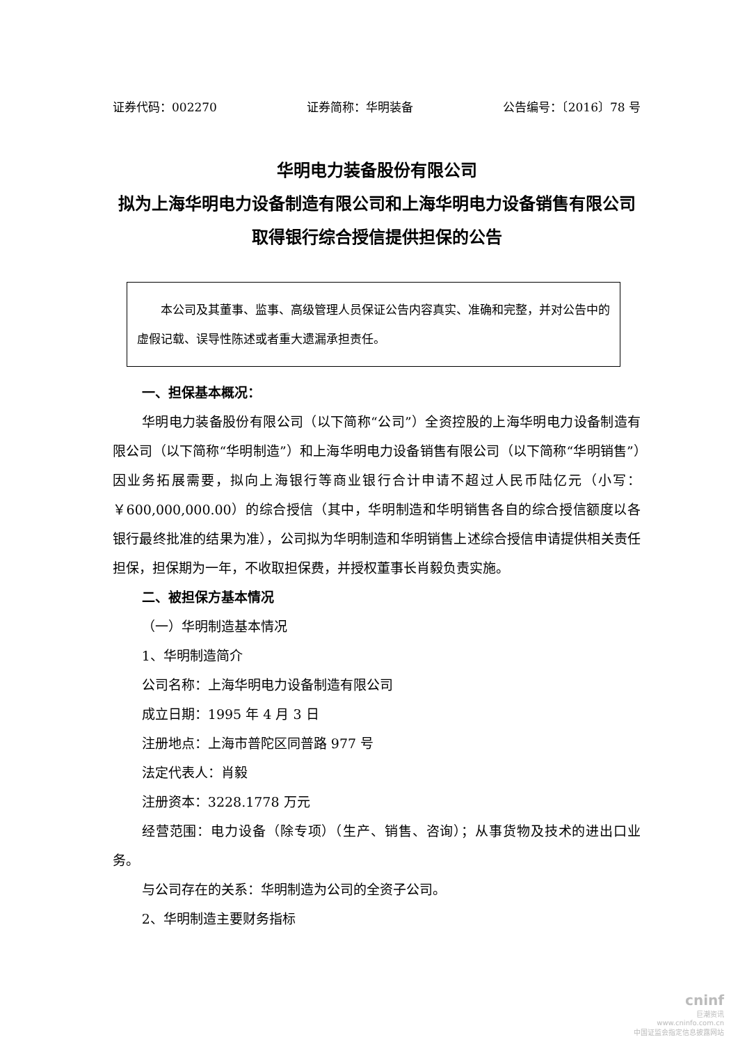证券代码：002270 证券简称：华明装备 公告编号：〔2016〕78 号
华明电力装备股份有限公司
拟为上海华明电力设备制造有限公司和上海华明电力设备销售有限公司取得银行综合授信提供担保的公告
  本公司及其董事、监事、高级管理人员保证公告内容真实、准确和完整，并对公告中的虚假记载、误导性陈述或者重大遗漏承担责任。
一、担保基本概况：
华明电力装备股份有限公司（以下简称“公司”）全资控股的上海华明电力设备制造有限公司（以下简称“华明制造”）和上海华明电力设备销售有限公司（以下简称“华明销售”）因业务拓展需要，拟向上海银行等商业银行合计申请不超过人民币陆亿元（小写：￥600,000,000.00）的综合授信（其中，华明制造和华明销售各自的综合授信额度以各银行最终批准的结果为准），公司拟为华明制造和华明销售上述综合授信申请提供相关责任担保，担保期为一年，不收取担保费，并授权董事长肖毅负责实施。
二、被担保方基本情况
（一）华明制造基本情况
1、华明制造简介
公司名称：上海华明电力设备制造有限公司
成立日期：1995 年 4 月 3 日
注册地点：上海市普陀区同普路 977 号
法定代表人：肖毅
注册资本：3228.1778 万元
经营范围：电力设备（除专项）（生产、销售、咨询）；从事货物及技术的进出口业务。
与公司存在的关系：华明制造为公司的全资子公司。
2、华明制造主要财务指标
cninf
巨潮资讯
www.cninfo.com.cn
中国证监会指定信息披露网站